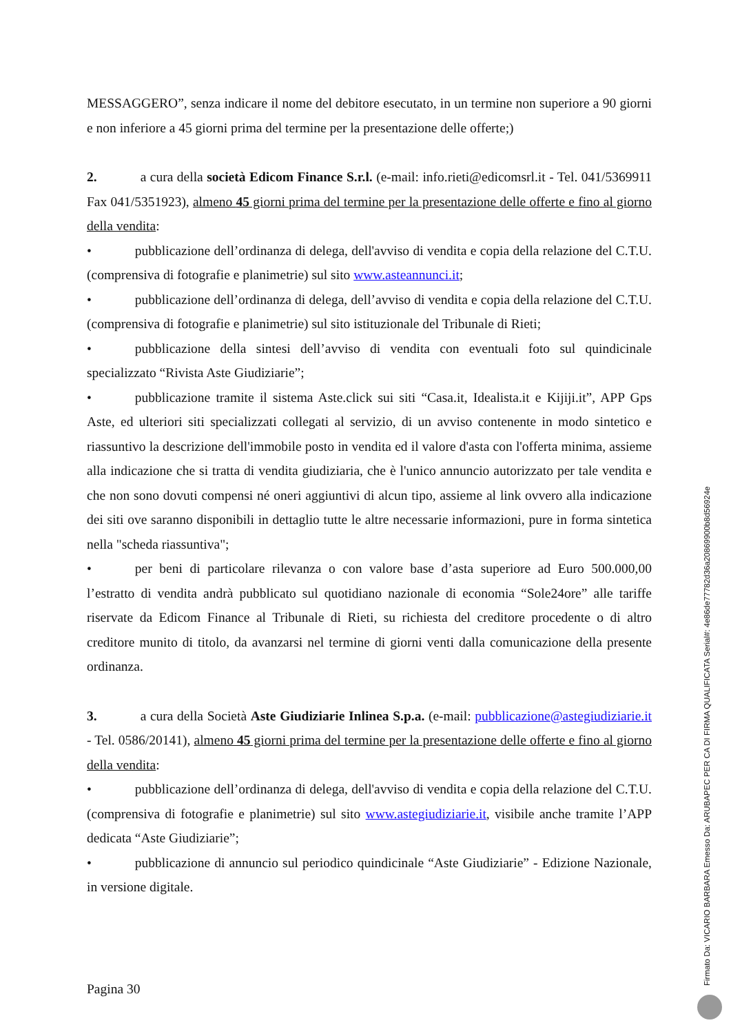MESSAGGERO”, senza indicare il nome del debitore esecutato, in un termine non superiore a 90 giorni e non inferiore a 45 giorni prima del termine per la presentazione delle offerte;)
2. a cura della società Edicom Finance S.r.l. (e-mail: info.rieti@edicomsrl.it - Tel. 041/5369911 Fax 041/5351923), almeno 45 giorni prima del termine per la presentazione delle offerte e fino al giorno della vendita:
• pubblicazione dell’ordinanza di delega, dell'avviso di vendita e copia della relazione del C.T.U. (comprensiva di fotografie e planimetrie) sul sito www.asteannunci.it;
• pubblicazione dell’ordinanza di delega, dell’avviso di vendita e copia della relazione del C.T.U. (comprensiva di fotografie e planimetrie) sul sito istituzionale del Tribunale di Rieti;
• pubblicazione della sintesi dell’avviso di vendita con eventuali foto sul quindicinale specializzato “Rivista Aste Giudiziarie”;
• pubblicazione tramite il sistema Aste.click sui siti “Casa.it, Idealista.it e Kijiji.it”, APP Gps Aste, ed ulteriori siti specializzati collegati al servizio, di un avviso contenente in modo sintetico e riassuntivo la descrizione dell'immobile posto in vendita ed il valore d'asta con l'offerta minima, assieme alla indicazione che si tratta di vendita giudiziaria, che è l'unico annuncio autorizzato per tale vendita e che non sono dovuti compensi né oneri aggiuntivi di alcun tipo, assieme al link ovvero alla indicazione dei siti ove saranno disponibili in dettaglio tutte le altre necessarie informazioni, pure in forma sintetica nella "scheda riassuntiva";
• per beni di particolare rilevanza o con valore base d’asta superiore ad Euro 500.000,00 l’estratto di vendita andrà pubblicato sul quotidiano nazionale di economia “Sole24ore” alle tariffe riservate da Edicom Finance al Tribunale di Rieti, su richiesta del creditore procedente o di altro creditore munito di titolo, da avanzarsi nel termine di giorni venti dalla comunicazione della presente ordinanza.
3. a cura della Società Aste Giudiziarie Inlinea S.p.a. (e-mail: pubblicazione@astegiudiziarie.it - Tel. 0586/20141), almeno 45 giorni prima del termine per la presentazione delle offerte e fino al giorno della vendita:
• pubblicazione dell’ordinanza di delega, dell'avviso di vendita e copia della relazione del C.T.U. (comprensiva di fotografie e planimetrie) sul sito www.astegiudiziarie.it, visibile anche tramite l’APP dedicata “Aste Giudiziarie”;
• pubblicazione di annuncio sul periodico quindicinale “Aste Giudiziarie” - Edizione Nazionale, in versione digitale.
Pagina 30
Firmato Da: VICARIO BARBARA Emesso Da: ARUBAPEC PER CA DI FIRMA QUALIFICATA Serial#: 4e86de77782d36a20869900b8d56924e